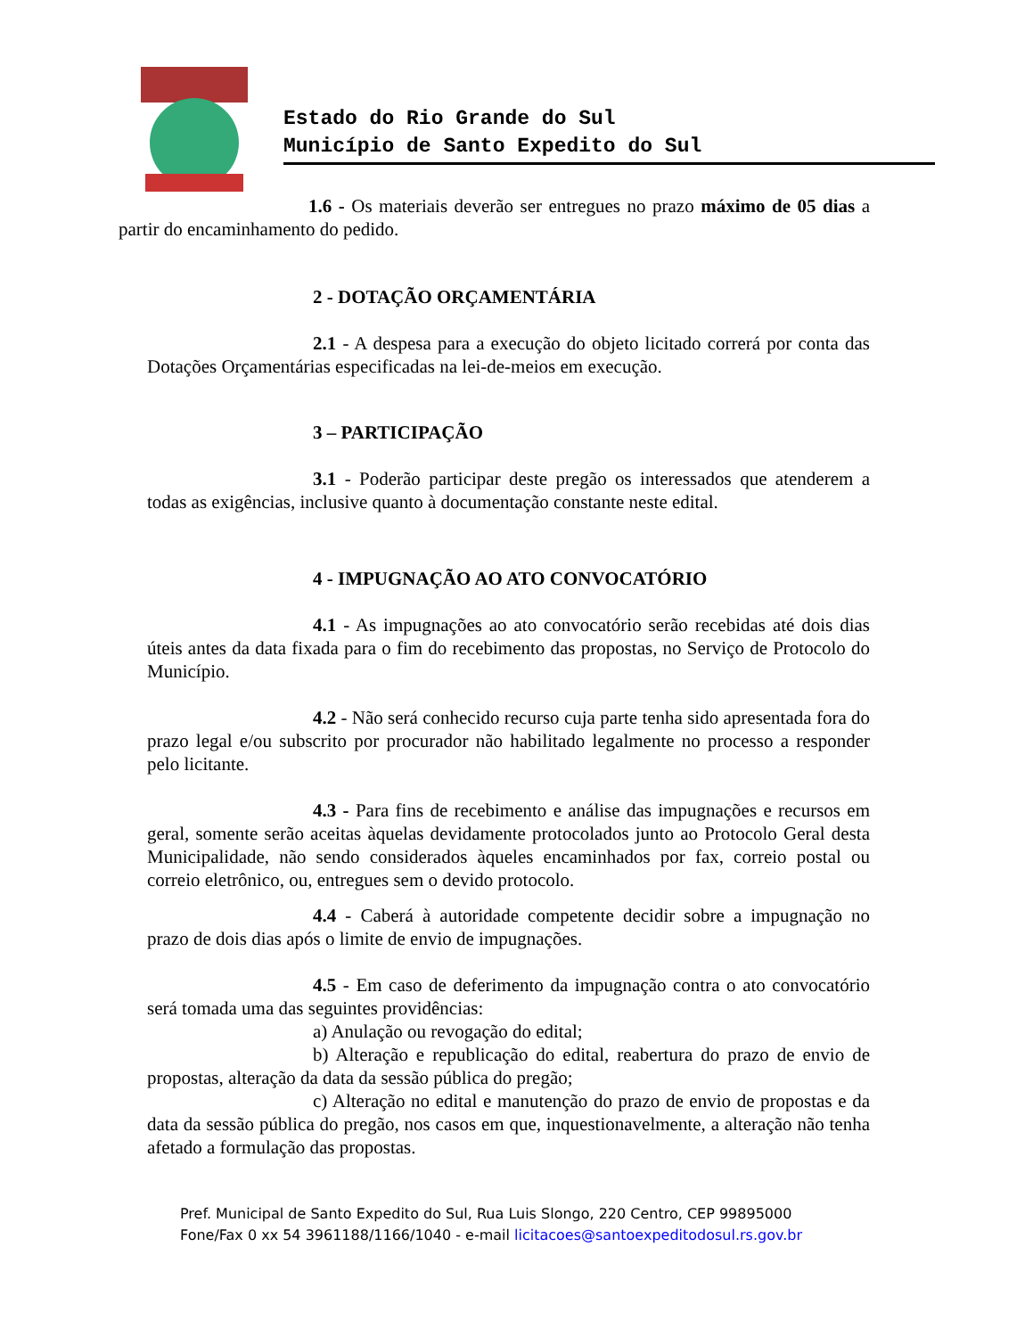Estado do Rio Grande do Sul
Município de Santo Expedito do Sul
1.6 - Os materiais deverão ser entregues no prazo máximo de 05 dias a partir do encaminhamento do pedido.
2 - DOTAÇÃO ORÇAMENTÁRIA
2.1 - A despesa para a execução do objeto licitado correrá por conta das Dotações Orçamentárias especificadas na lei-de-meios em execução.
3 – PARTICIPAÇÃO
3.1 - Poderão participar deste pregão os interessados que atenderem a todas as exigências, inclusive quanto à documentação constante neste edital.
4 - IMPUGNAÇÃO AO ATO CONVOCATÓRIO
4.1 - As impugnações ao ato convocatório serão recebidas até dois dias úteis antes da data fixada para o fim do recebimento das propostas, no Serviço de Protocolo do Município.
4.2 - Não será conhecido recurso cuja parte tenha sido apresentada fora do prazo legal e/ou subscrito por procurador não habilitado legalmente no processo a responder pelo licitante.
4.3 - Para fins de recebimento e análise das impugnações e recursos em geral, somente serão aceitas àquelas devidamente protocolados junto ao Protocolo Geral desta Municipalidade, não sendo considerados àqueles encaminhados por fax, correio postal ou correio eletrônico, ou, entregues sem o devido protocolo.
4.4 - Caberá à autoridade competente decidir sobre a impugnação no prazo de dois dias após o limite de envio de impugnações.
4.5 - Em caso de deferimento da impugnação contra o ato convocatório será tomada uma das seguintes providências:
a) Anulação ou revogação do edital;
b) Alteração e republicação do edital, reabertura do prazo de envio de propostas, alteração da data da sessão pública do pregão;
c) Alteração no edital e manutenção do prazo de envio de propostas e da data da sessão pública do pregão, nos casos em que, inquestionavelmente, a alteração não tenha afetado a formulação das propostas.
Pref. Municipal de Santo Expedito do Sul, Rua Luis Slongo, 220 Centro, CEP 99895000
Fone/Fax 0 xx 54 3961188/1166/1040 - e-mail licitacoes@santoexpeditodosul.rs.gov.br